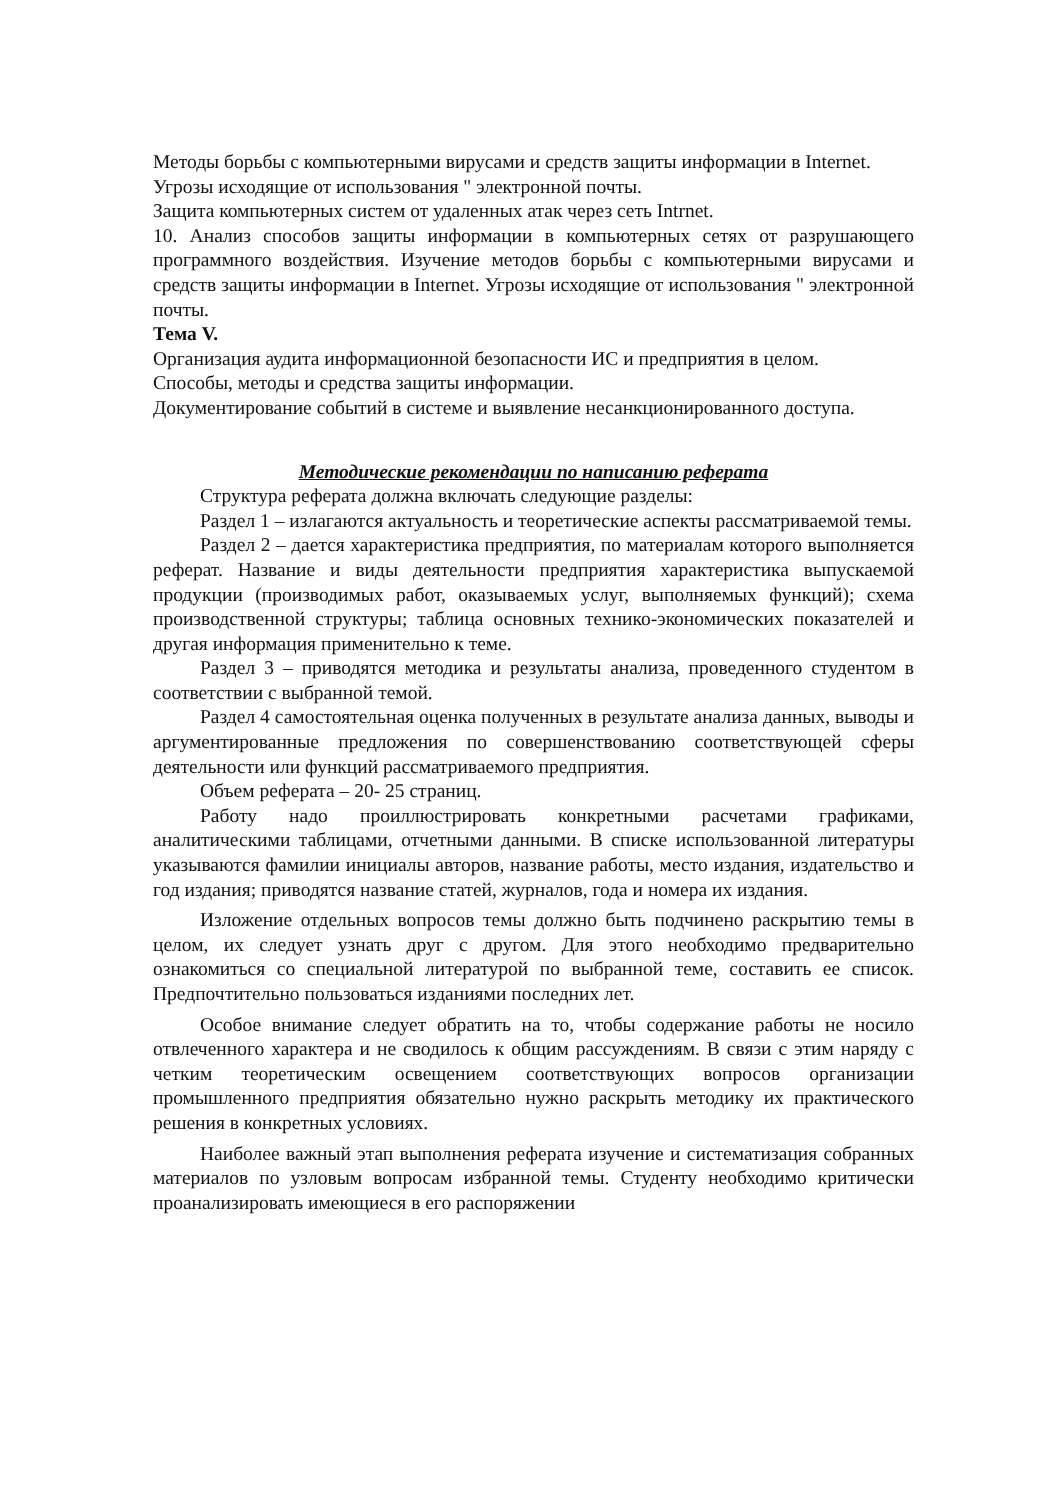Методы борьбы с компьютерными вирусами и средств защиты информации в Internet.
Угрозы исходящие от использования " электронной почты.
Защита компьютерных систем от удаленных атак через сеть Intrnet.
10. Анализ способов защиты информации в компьютерных сетях от разрушающего программного воздействия. Изучение методов борьбы с компьютерными вирусами и средств защиты информации в Internet. Угрозы исходящие от использования " электронной почты.
Тема V.
Организация аудита информационной безопасности ИС и предприятия в целом.
Способы, методы и средства защиты информации.
Документирование событий в системе и выявление несанкционированного доступа.
Методические рекомендации по написанию реферата
Структура реферата должна включать следующие разделы:
Раздел 1 – излагаются актуальность и теоретические аспекты рассматриваемой темы.
Раздел 2 – дается характеристика предприятия, по материалам которого выполняется реферат. Название и виды деятельности предприятия характеристика выпускаемой продукции (производимых работ, оказываемых услуг, выполняемых функций); схема производственной структуры; таблица основных технико-экономических показателей и другая информация применительно к теме.
Раздел 3 – приводятся методика и результаты анализа, проведенного студентом в соответствии с выбранной темой.
Раздел 4 самостоятельная оценка полученных в результате анализа данных, выводы и аргументированные предложения по совершенствованию соответствующей сферы деятельности или функций рассматриваемого предприятия.
Объем реферата – 20- 25 страниц.
Работу надо проиллюстрировать конкретными расчетами графиками, аналитическими таблицами, отчетными данными. В списке использованной литературы указываются фамилии инициалы авторов, название работы, место издания, издательство и год издания; приводятся название статей, журналов, года и номера их издания.
Изложение отдельных вопросов темы должно быть подчинено раскрытию темы в целом, их следует узнать друг с другом. Для этого необходимо предварительно ознакомиться со специальной литературой по выбранной теме, составить ее список. Предпочтительно пользоваться изданиями последних лет.
Особое внимание следует обратить на то, чтобы содержание работы не носило отвлеченного характера и не сводилось к общим рассуждениям. В связи с этим наряду с четким теоретическим освещением соответствующих вопросов организации промышленного предприятия обязательно нужно раскрыть методику их практического решения в конкретных условиях.
Наиболее важный этап выполнения реферата изучение и систематизация собранных материалов по узловым вопросам избранной темы. Студенту необходимо критически проанализировать имеющиеся в его распоряжении